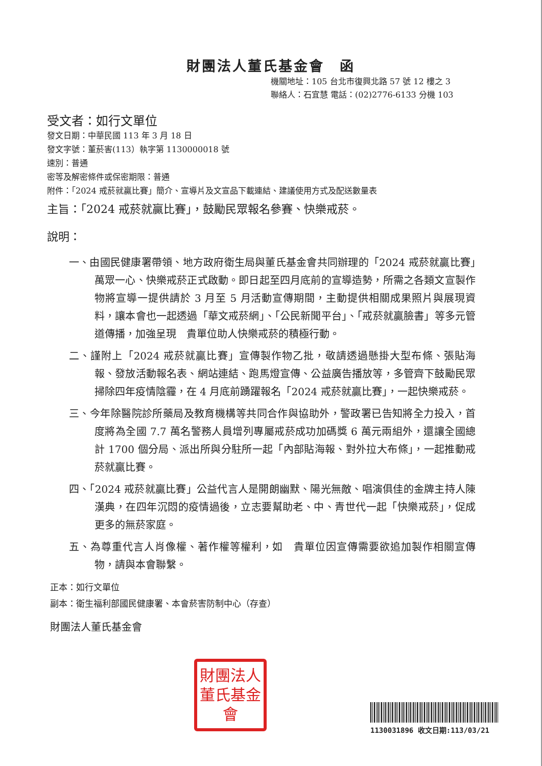財團法人董氏基金會　函
機關地址：105 台北市復興北路 57 號 12 樓之 3
聯絡人：石宜慧 電話：(02)2776-6133 分機 103
受文者：如行文單位
發文日期：中華民國 113 年 3 月 18 日
發文字號：董菸害(113）執字第 1130000018 號
速別：普通
密等及解密條件或保密期限：普通
附件：「2024 戒菸就贏比賽」簡介、宣導片及文宣品下載連結、建議使用方式及配送數量表
主旨：「2024 戒菸就贏比賽」，鼓勵民眾報名參賽、快樂戒菸。
說明：
一、由國民健康署帶領、地方政府衛生局與董氏基金會共同辦理的「2024 戒菸就贏比賽」萬眾一心、快樂戒菸正式啟動。即日起至四月底前的宣導造勢，所需之各類文宣製作物將宣導一提供請於 3 月至 5 月活動宣傳期間，主動提供相關成果照片與展現資料，讓本會也一起透過「華文戒菸網」、「公民新聞平台」、「戒菸就贏臉書」等多元管道傳播，加強呈現　貴單位助人快樂戒菸的積極行動。
二、謹附上「2024 戒菸就贏比賽」宣傳製作物乙批，敬請透過懸掛大型布條、張貼海報、發放活動報名表、網站連結、跑馬燈宣傳、公益廣告播放等，多管齊下鼓勵民眾掃除四年疫情陰霾，在 4 月底前踴躍報名「2024 戒菸就贏比賽」，一起快樂戒菸。
三、今年除醫院診所藥局及教育機構等共同合作與協助外，警政署已告知將全力投入，首度將為全國 7.7 萬名警務人員增列專屬戒菸成功加碼獎 6 萬元兩組外，還讓全國總計 1700 個分局、派出所與分駐所一起「內部貼海報、對外拉大布條」，一起推動戒菸就贏比賽。
四、「2024 戒菸就贏比賽」公益代言人是開朗幽默、陽光無敵、唱演俱佳的金牌主持人陳漢典，在四年沉悶的疫情過後，立志要幫助老、中、青世代一起「快樂戒菸」，促成更多的無菸家庭。
五、為尊重代言人肖像權、著作權等權利，如　貴單位因宣傳需要欲追加製作相關宣傳物，請與本會聯繫。
正本：如行文單位
副本：衛生福利部國民健康署、本會菸害防制中心（存查）
財團法人董氏基金會
財團法人董氏基金會
1130031896 收文日期:113/03/21